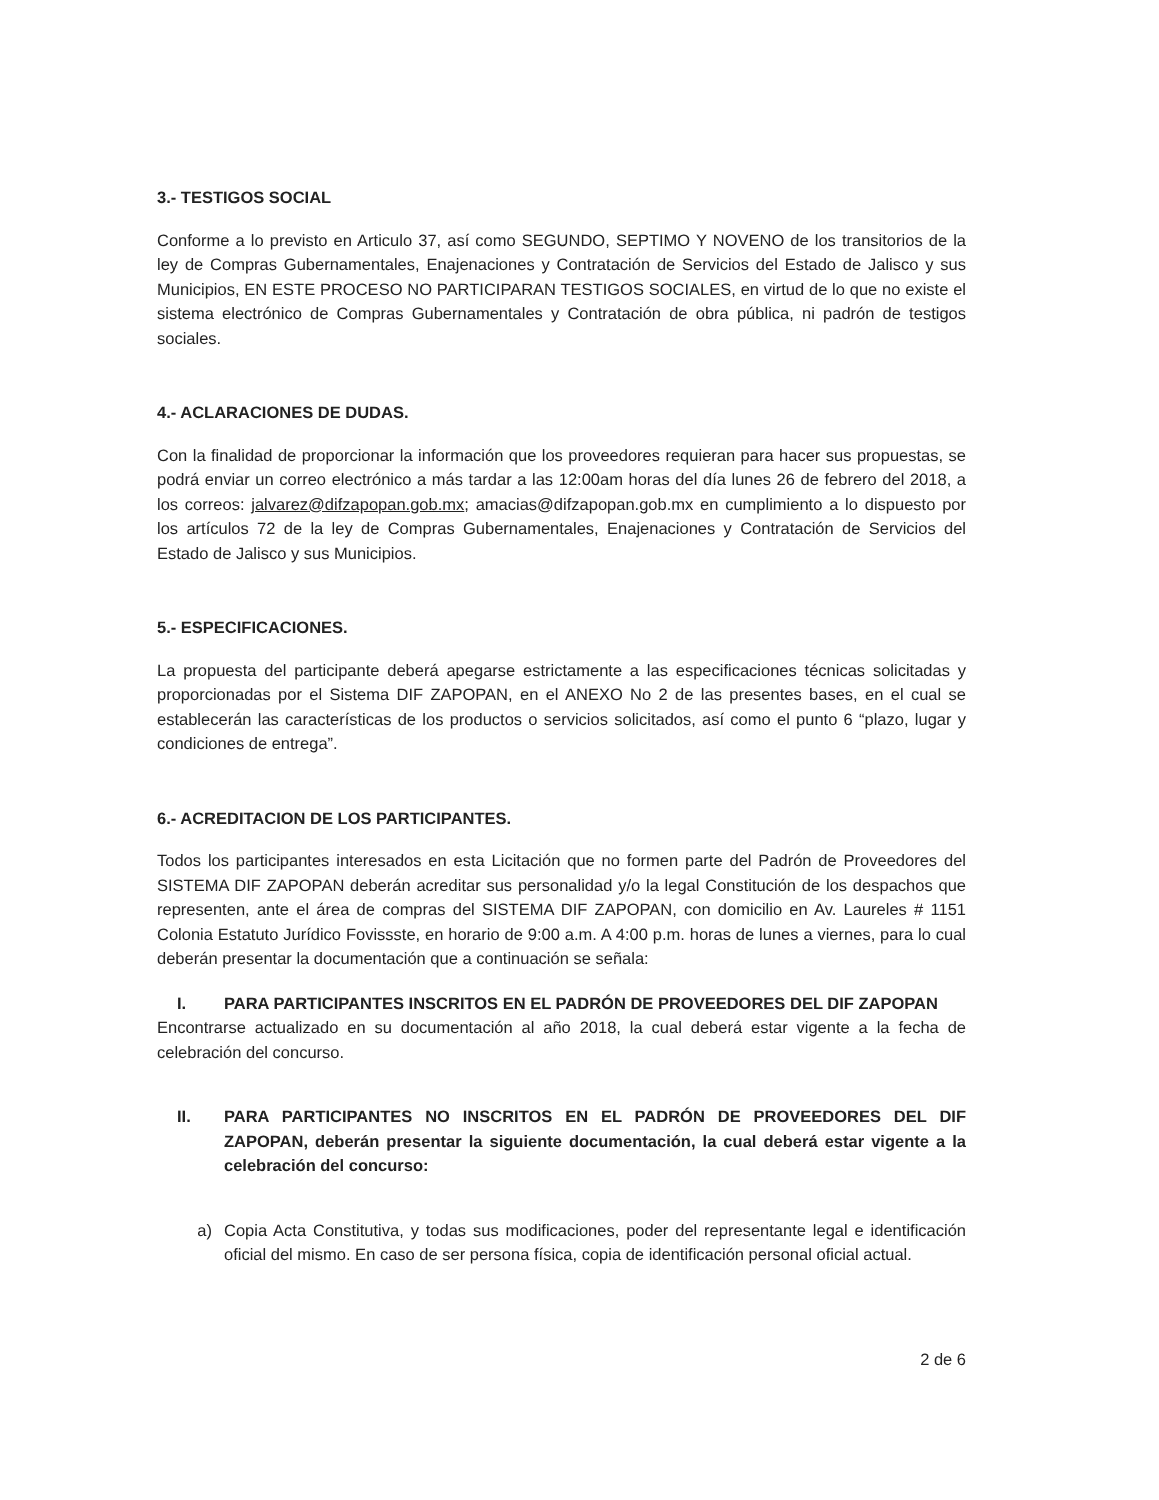3.- TESTIGOS SOCIAL
Conforme a lo previsto en Articulo 37, así como SEGUNDO, SEPTIMO Y NOVENO de los transitorios de la ley de Compras Gubernamentales, Enajenaciones y Contratación de Servicios del Estado de Jalisco y sus Municipios, EN ESTE PROCESO NO PARTICIPARAN TESTIGOS SOCIALES, en virtud de lo que no existe el sistema electrónico de Compras Gubernamentales y Contratación de obra pública, ni padrón de testigos sociales.
4.- ACLARACIONES DE DUDAS.
Con la finalidad de proporcionar la información que los proveedores requieran para hacer sus propuestas, se podrá enviar un correo electrónico a más tardar a las 12:00am horas del día lunes 26 de febrero del 2018, a los correos: jalvarez@difzapopan.gob.mx; amacias@difzapopan.gob.mx en cumplimiento a lo dispuesto por los artículos 72 de la ley de Compras Gubernamentales, Enajenaciones y Contratación de Servicios del Estado de Jalisco y sus Municipios.
5.- ESPECIFICACIONES.
La propuesta del participante deberá apegarse estrictamente a las especificaciones técnicas solicitadas y proporcionadas por el Sistema DIF ZAPOPAN, en el ANEXO No 2 de las presentes bases, en el cual se establecerán las características de los productos o servicios solicitados, así como el punto 6 “plazo, lugar y condiciones de entrega”.
6.- ACREDITACION DE LOS PARTICIPANTES.
Todos los participantes interesados en esta Licitación que no formen parte del Padrón de Proveedores del SISTEMA DIF ZAPOPAN deberán acreditar sus personalidad y/o la legal Constitución de los despachos que representen, ante el área de compras del SISTEMA DIF ZAPOPAN, con domicilio en Av. Laureles # 1151 Colonia Estatuto Jurídico Fovissste, en horario de 9:00 a.m. A 4:00 p.m. horas de lunes a viernes, para lo cual deberán presentar la documentación que a continuación se señala:
I. PARA PARTICIPANTES INSCRITOS EN EL PADRÓN DE PROVEEDORES DEL DIF ZAPOPAN
Encontrarse actualizado en su documentación al año 2018, la cual deberá estar vigente a la fecha de celebración del concurso.
II. PARA PARTICIPANTES NO INSCRITOS EN EL PADRÓN DE PROVEEDORES DEL DIF ZAPOPAN, deberán presentar la siguiente documentación, la cual deberá estar vigente a la celebración del concurso:
a) Copia Acta Constitutiva, y todas sus modificaciones, poder del representante legal e identificación oficial del mismo. En caso de ser persona física, copia de identificación personal oficial actual.
2 de 6